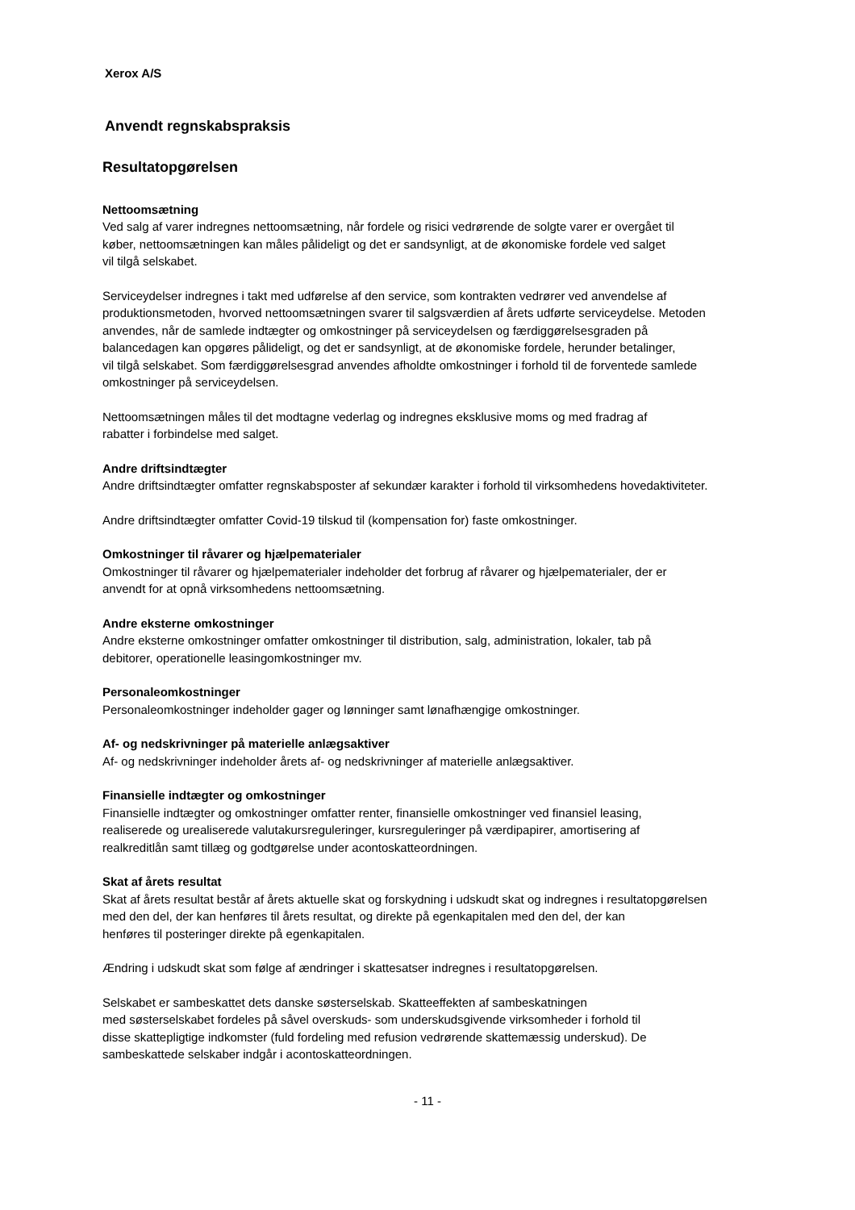Xerox A/S
Anvendt regnskabspraksis
Resultatopgørelsen
Nettoomsætning
Ved salg af varer indregnes nettoomsætning, når fordele og risici vedrørende de solgte varer er overgået til
køber, nettoomsætningen kan måles pålideligt og det er sandsynligt, at de økonomiske fordele ved salget
vil tilgå selskabet.
Serviceydelser indregnes i takt med udførelse af den service, som kontrakten vedrører ved anvendelse af
produktionsmetoden, hvorved nettoomsætningen svarer til salgsværdien af årets udførte serviceydelse. Metoden
anvendes, når de samlede indtægter og omkostninger på serviceydelsen og færdiggørelsesgraden på
balancedagen kan opgøres pålideligt, og det er sandsynligt, at de økonomiske fordele, herunder betalinger,
vil tilgå selskabet. Som færdiggørelsesgrad anvendes afholdte omkostninger i forhold til de forventede samlede
omkostninger på serviceydelsen.
Nettoomsætningen måles til det modtagne vederlag og indregnes eksklusive moms og med fradrag af
rabatter i forbindelse med salget.
Andre driftsindtægter
Andre driftsindtægter omfatter regnskabsposter af sekundær karakter i forhold til virksomhedens hovedaktiviteter.
Andre driftsindtægter omfatter Covid-19 tilskud til (kompensation for) faste omkostninger.
Omkostninger til råvarer og hjælpematerialer
Omkostninger til råvarer og hjælpematerialer indeholder det forbrug af råvarer og hjælpematerialer, der er
anvendt for at opnå virksomhedens nettoomsætning.
Andre eksterne omkostninger
Andre eksterne omkostninger omfatter omkostninger til distribution, salg, administration, lokaler, tab på
debitorer, operationelle leasingomkostninger mv.
Personaleomkostninger
Personaleomkostninger indeholder gager og lønninger samt lønafhængige omkostninger.
Af- og nedskrivninger på materielle anlægsaktiver
Af- og nedskrivninger indeholder årets af- og nedskrivninger af materielle anlægsaktiver.
Finansielle indtægter og omkostninger
Finansielle indtægter og omkostninger omfatter renter, finansielle omkostninger ved finansiel leasing,
realiserede og urealiserede valutakursreguleringer, kursreguleringer på værdipapirer, amortisering af
realkreditlån samt tillæg og godtgørelse under acontoskatteordningen.
Skat af årets resultat
Skat af årets resultat består af årets aktuelle skat og forskydning i udskudt skat og indregnes i resultatopgørelsen
med den del, der kan henføres til årets resultat, og direkte på egenkapitalen med den del, der kan
henføres til posteringer direkte på egenkapitalen.
Ændring i udskudt skat som følge af ændringer i skattesatser indregnes i resultatopgørelsen.
Selskabet er sambeskattet dets danske søsterselskab. Skatteeffekten af sambeskatningen
med søsterselskabet fordeles på såvel overskuds- som underskudsgivende virksomheder i forhold til
disse skattepligtige indkomster (fuld fordeling med refusion vedrørende skattemæssig underskud). De
sambeskattede selskaber indgår i acontoskatteordningen.
- 11 -